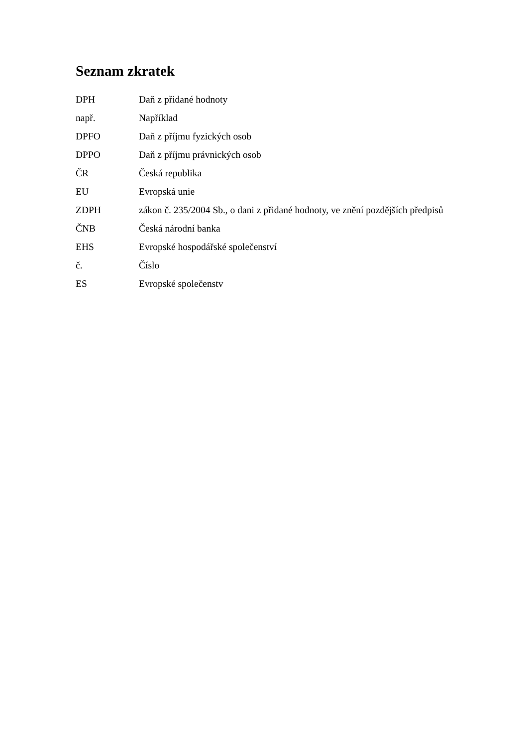Seznam zkratek
| DPH | Daň z přidané hodnoty |
| např. | Například |
| DPFO | Daň z příjmu fyzických osob |
| DPPO | Daň z příjmu právnických osob |
| ČR | Česká republika |
| EU | Evropská unie |
| ZDPH | zákon č. 235/2004 Sb., o dani z přidané hodnoty, ve znění pozdějších předpisů |
| ČNB | Česká národní banka |
| EHS | Evropské hospodářské společenství |
| č. | Číslo |
| ES | Evropské společenstv |